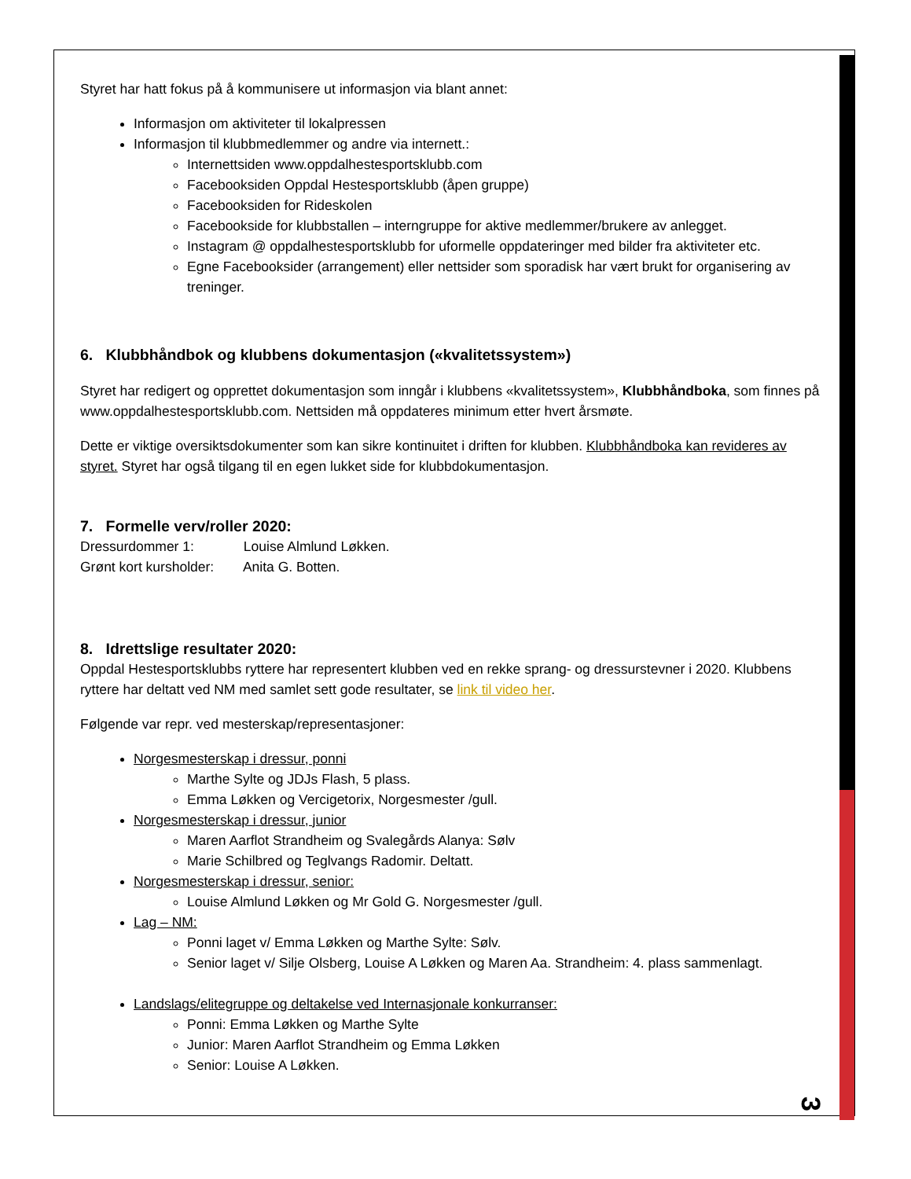Styret har hatt fokus på å kommunisere ut informasjon via blant annet:
Informasjon om aktiviteter til lokalpressen
Informasjon til klubbmedlemmer og andre via internett.:
Internettsiden www.oppdalhestesportsklubb.com
Facebooksiden Oppdal Hestesportsklubb (åpen gruppe)
Facebooksiden for Rideskolen
Facebookside for klubbstallen – interngruppe for aktive medlemmer/brukere av anlegget.
Instagram @ oppdalhestesportsklubb for uformelle oppdateringer med bilder fra aktiviteter etc.
Egne Facebooksider (arrangement) eller nettsider som sporadisk har vært brukt for organisering av treninger.
6. Klubbhåndbok og klubbens dokumentasjon («kvalitetssystem»)
Styret har redigert og opprettet dokumentasjon som inngår i klubbens «kvalitetssystem», Klubbhåndboka, som finnes på www.oppdalhestesportsklubb.com. Nettsiden må oppdateres minimum etter hvert årsmøte.
Dette er viktige oversiktsdokumenter som kan sikre kontinuitet i driften for klubben. Klubbhåndboka kan revideres av styret. Styret har også tilgang til en egen lukket side for klubbdokumentasjon.
7. Formelle verv/roller 2020:
Dressurdommer 1: Louise Almlund Løkken.
Grønt kort kursholder: Anita G. Botten.
8. Idrettslige resultater 2020:
Oppdal Hestesportsklubbs ryttere har representert klubben ved en rekke sprang- og dressurstevner i 2020. Klubbens ryttere har deltatt ved NM med samlet sett gode resultater, se link til video her.
Følgende var repr. ved mesterskap/representasjoner:
Norgesmesterskap i dressur, ponni
Marthe Sylte og JDJs Flash, 5 plass.
Emma Løkken og Vercigetorix, Norgesmester /gull.
Norgesmesterskap i dressur, junior
Maren Aarflot Strandheim og Svalegårds Alanya: Sølv
Marie Schilbred og Teglvangs Radomir. Deltatt.
Norgesmesterskap i dressur, senior:
Louise Almlund Løkken og Mr Gold G. Norgesmester /gull.
Lag – NM:
Ponni laget v/ Emma Løkken og Marthe Sylte: Sølv.
Senior laget v/ Silje Olsberg, Louise A Løkken og Maren Aa. Strandheim: 4. plass sammenlagt.
Landslags/elitegruppe og deltakelse ved Internasjonale konkurranser:
Ponni: Emma Løkken og Marthe Sylte
Junior: Maren Aarflot Strandheim og Emma Løkken
Senior: Louise A Løkken.
3